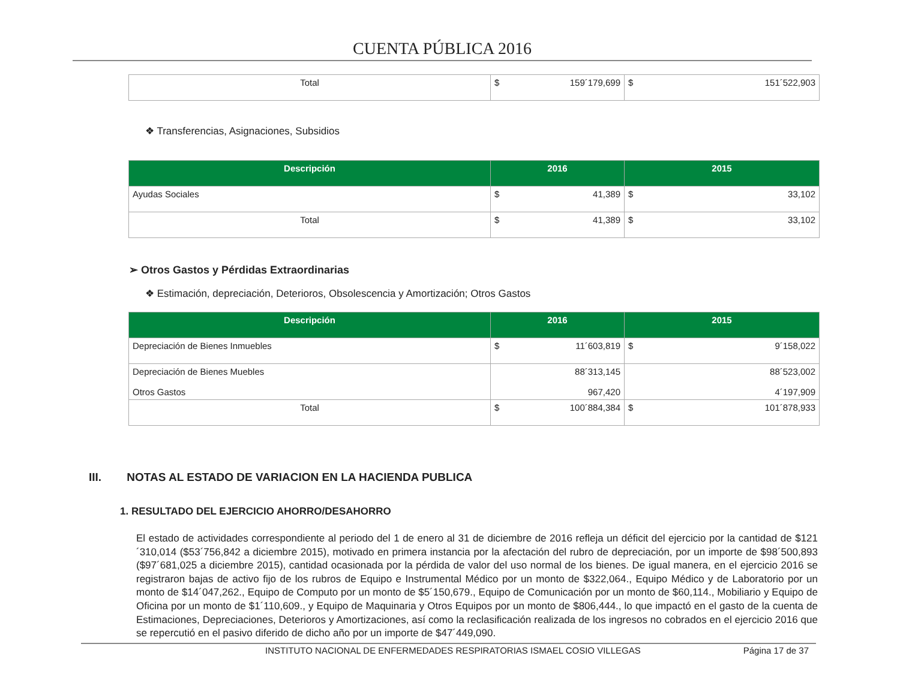CUENTA PÚBLICA 2016
| Total | $ 159´179,699 | $ 151´522,903 |
❖ Transferencias, Asignaciones, Subsidios
| Descripción | 2016 | 2015 |
| --- | --- | --- |
| Ayudas Sociales | $ 41,389 | $ 33,102 |
| Total | $ 41,389 | $ 33,102 |
➢ Otros Gastos y Pérdidas Extraordinarias
❖ Estimación, depreciación, Deterioros, Obsolescencia y Amortización; Otros Gastos
| Descripción | 2016 | 2015 |
| --- | --- | --- |
| Depreciación de Bienes Inmuebles | $ 11´603,819 | $ 9´158,022 |
| Depreciación de Bienes Muebles Otros Gastos | 88´313,145 967,420 | 88´523,002 4´197,909 |
| Total | $ 100´884,384 | $ 101´878,933 |
III. NOTAS AL ESTADO DE VARIACION EN LA HACIENDA PUBLICA
1. RESULTADO DEL EJERCICIO AHORRO/DESAHORRO
El estado de actividades correspondiente al periodo del 1 de enero al 31 de diciembre de 2016 refleja un déficit del ejercicio por la cantidad de $121´310,014 ($53´756,842 a diciembre 2015), motivado en primera instancia por la afectación del rubro de depreciación, por un importe de $98´500,893 ($97´681,025 a diciembre 2015), cantidad ocasionada por la pérdida de valor del uso normal de los bienes. De igual manera, en el ejercicio 2016 se registraron bajas de activo fijo de los rubros de Equipo e Instrumental Médico por un monto de $322,064., Equipo Médico y de Laboratorio por un monto de $14´047,262., Equipo de Computo por un monto de $5´150,679., Equipo de Comunicación por un monto de $60,114., Mobiliario y Equipo de Oficina por un monto de $1´110,609., y Equipo de Maquinaria y Otros Equipos por un monto de $806,444., lo que impactó en el gasto de la cuenta de Estimaciones, Depreciaciones, Deterioros y Amortizaciones, así como la reclasificación realizada de los ingresos no cobrados en el ejercicio 2016 que se repercutió en el pasivo diferido de dicho año por un importe de $47´449,090.
INSTITUTO NACIONAL DE ENFERMEDADES RESPIRATORIAS ISMAEL COSIO VILLEGAS Página 17 de 37